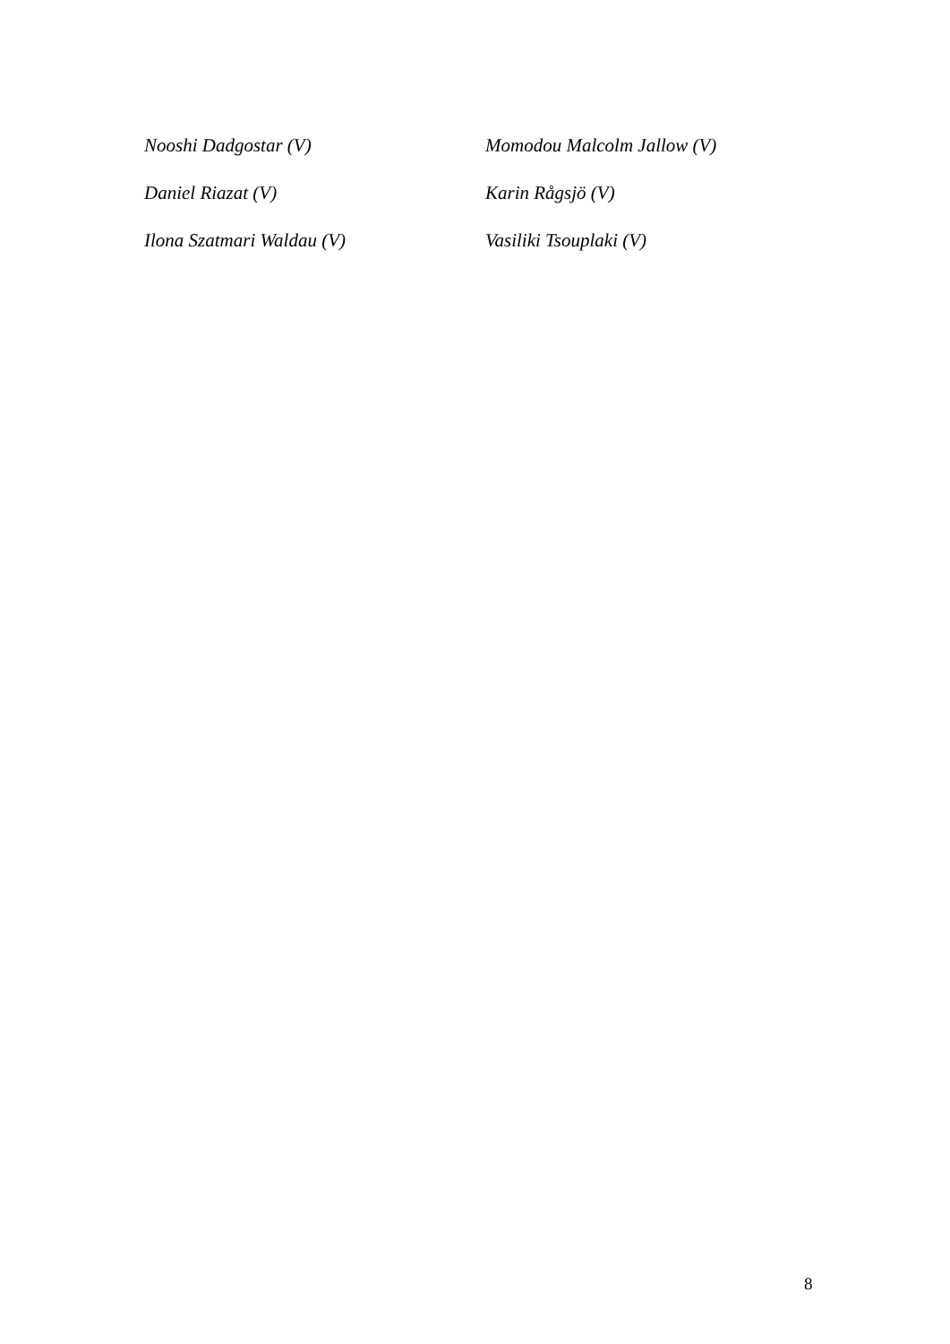Nooshi Dadgostar (V) Momodou Malcolm Jallow (V)
Daniel Riazat (V) Karin Rågsjö (V)
Ilona Szatmari Waldau (V) Vasiliki Tsouplaki (V)
8